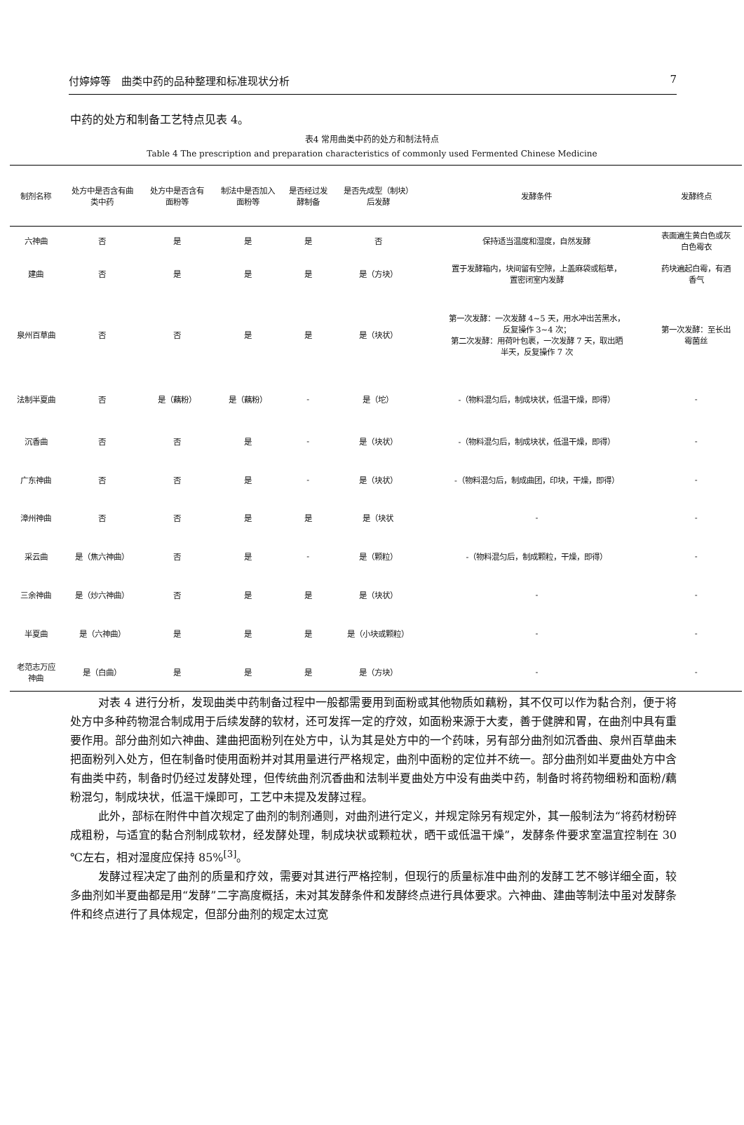付婷婷等　曲类中药的品种整理和标准现状分析 7
中药的处方和制备工艺特点见表 4。
表4 常用曲类中药的处方和制法特点
Table 4 The prescription and preparation characteristics of commonly used Fermented Chinese Medicine
| 制剂名称 | 处方中是否含有曲 类中药 | 处方中是否含有 面粉等 | 制法中是否加入 面粉等 | 是否经过发 酵制备 | 是否先成型（制块） 后发酵 | 发酵条件 | 发酵终点 |
| --- | --- | --- | --- | --- | --- | --- | --- |
| 六神曲 | 否 | 是 | 是 | 是 | 否 | 保持适当温度和湿度，自然发酵 | 表面遍生黄白色或灰 白色霉衣 |
| 建曲 | 否 | 是 | 是 | 是 | 是（方块） | 置于发酵箱内，块间留有空隙，上盖麻袋或稻草， 置密闭室内发酵 | 药块遍起白霉，有酒 香气 |
| 泉州百草曲 | 否 | 否 | 是 | 是 | 是（块状） | 第一次发酵：一次发酵 4~5 天，用水冲出苦黑水， 反复操作 3~4 次； 第二次发酵：用荷叶包裹，一次发酵 7 天，取出晒 半天，反复操作 7 次 | 第一次发酵：至长出 霉菌丝 |
| 法制半夏曲 | 否 | 是（藕粉） | 是（藕粉） | - | 是（坨） | -（物料混匀后，制成块状，低温干燥，即得） | - |
| 沉香曲 | 否 | 否 | 是 | - | 是（块状） | -（物料混匀后，制成块状，低温干燥，即得） | - |
| 广东神曲 | 否 | 否 | 是 | - | 是（块状） | -（物料混匀后，制成曲团，印块，干燥，即得） | - |
| 漳州神曲 | 否 | 否 | 是 | 是 | 是（块状 | - | - |
| 采云曲 | 是（焦六神曲） | 否 | 是 | - | 是（颗粒） | -（物料混匀后，制成颗粒，干燥，即得） | - |
| 三余神曲 | 是（炒六神曲） | 否 | 是 | 是 | 是（块状） | - | - |
| 半夏曲 | 是（六神曲） | 是 | 是 | 是 | 是（小块或颗粒） | - | - |
| 老范志万应 神曲 | 是（白曲） | 是 | 是 | 是 | 是（方块） | - | - |
对表 4 进行分析，发现曲类中药制备过程中一般都需要用到面粉或其他物质如藕粉，其不仅可以作为黏合剂，便于将处方中多种药物混合制成用于后续发酵的软材，还可发挥一定的疗效，如面粉来源于大麦，善于健脾和胃，在曲剂中具有重要作用。部分曲剂如六神曲、建曲把面粉列在处方中，认为其是处方中的一个药味，另有部分曲剂如沉香曲、泉州百草曲未把面粉列入处方，但在制备时使用面粉并对其用量进行严格规定，曲剂中面粉的定位并不统一。部分曲剂如半夏曲处方中含有曲类中药，制备时仍经过发酵处理，但传统曲剂沉香曲和法制半夏曲处方中没有曲类中药，制备时将药物细粉和面粉/藕粉混匀，制成块状，低温干燥即可，工艺中未提及发酵过程。
此外，部标在附件中首次规定了曲剂的制剂通则，对曲剂进行定义，并规定除另有规定外，其一般制法为“将药材粉碎成粗粉，与适宜的黏合剂制成软材，经发酵处理，制成块状或颗粒状，晒干或低温干燥”，发酵条件要求室温宜控制在 30 ℃左右，相对湿度应保持 85%<sup>[3]</sup>。
发酵过程决定了曲剂的质量和疗效，需要对其进行严格控制，但现行的质量标准中曲剂的发酵工艺不够详细全面，较多曲剂如半夏曲都是用“发酵”二字高度概括，未对其发酵条件和发酵终点进行具体要求。六神曲、建曲等制法中虽对发酵条件和终点进行了具体规定，但部分曲剂的规定太过宽